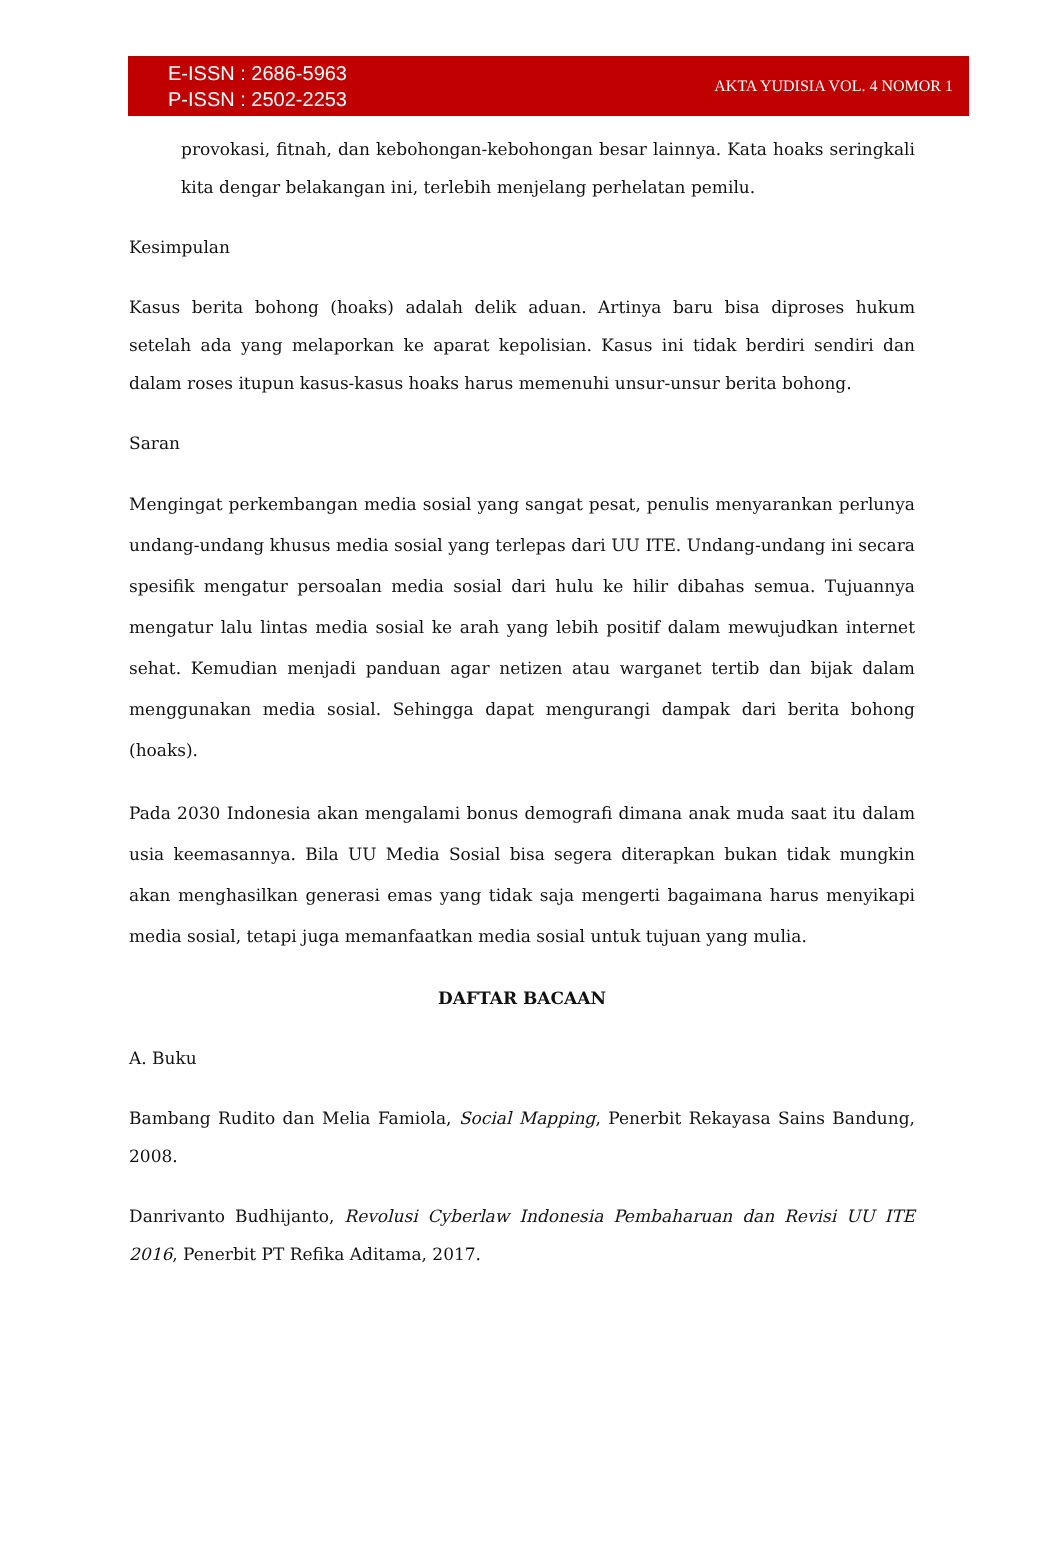E-ISSN : 2686-5963
P-ISSN : 2502-2253
AKTA YUDISIA VOL. 4 NOMOR 1
provokasi, fitnah, dan kebohongan-kebohongan besar lainnya. Kata hoaks seringkali kita dengar belakangan ini, terlebih menjelang perhelatan pemilu.
Kesimpulan
Kasus berita bohong (hoaks) adalah delik aduan. Artinya baru bisa diproses hukum setelah ada yang melaporkan ke aparat kepolisian. Kasus ini tidak berdiri sendiri dan dalam roses itupun kasus-kasus hoaks harus memenuhi unsur-unsur berita bohong.
Saran
Mengingat perkembangan media sosial yang sangat pesat, penulis menyarankan perlunya undang-undang khusus media sosial yang terlepas dari UU ITE. Undang-undang ini secara spesifik mengatur persoalan media sosial dari hulu ke hilir dibahas semua. Tujuannya mengatur lalu lintas media sosial ke arah yang lebih positif dalam mewujudkan internet sehat. Kemudian menjadi panduan agar netizen atau warganet tertib dan bijak dalam menggunakan media sosial. Sehingga dapat mengurangi dampak dari berita bohong (hoaks).
Pada 2030 Indonesia akan mengalami bonus demografi dimana anak muda saat itu dalam usia keemasannya. Bila UU Media Sosial bisa segera diterapkan bukan tidak mungkin akan menghasilkan generasi emas yang tidak saja mengerti bagaimana harus menyikapi media sosial, tetapi juga memanfaatkan media sosial untuk tujuan yang mulia.
DAFTAR BACAAN
A. Buku
Bambang Rudito dan Melia Famiola, Social Mapping, Penerbit Rekayasa Sains Bandung, 2008.
Danrivanto Budhijanto, Revolusi Cyberlaw Indonesia Pembaharuan dan Revisi UU ITE 2016, Penerbit PT Refika Aditama, 2017.